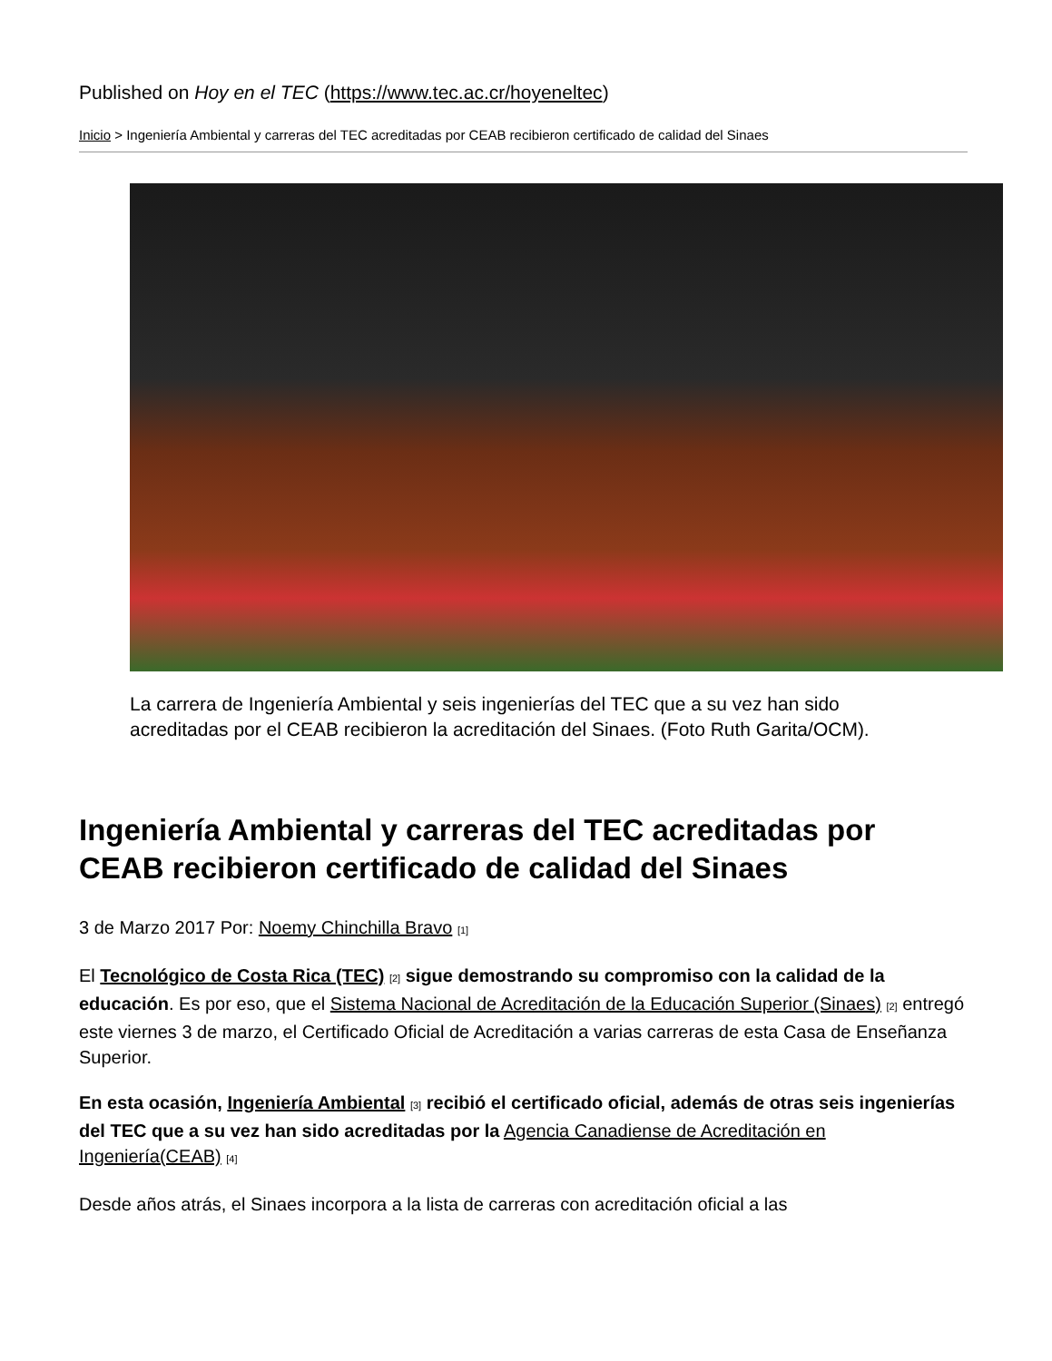Published on Hoy en el TEC (https://www.tec.ac.cr/hoyeneltec)
Inicio > Ingeniería Ambiental y carreras del TEC acreditadas por CEAB recibieron certificado de calidad del Sinaes
La carrera de Ingeniería Ambiental y seis ingenierías del TEC que a su vez han sido acreditadas por el CEAB recibieron la acreditación del Sinaes. (Foto Ruth Garita/OCM).
Ingeniería Ambiental y carreras del TEC acreditadas por CEAB recibieron certificado de calidad del Sinaes
3 de Marzo 2017 Por: Noemy Chinchilla Bravo <sup>[1]</sup>
El Tecnológico de Costa Rica (TEC) <sup>[2]</sup> sigue demostrando su compromiso con la calidad de la educación. Es por eso, que el Sistema Nacional de Acreditación de la Educación Superior (Sinaes) <sup>[2]</sup> entregó este viernes 3 de marzo, el Certificado Oficial de Acreditación a varias carreras de esta Casa de Enseñanza Superior.
En esta ocasión, Ingeniería Ambiental <sup>[3]</sup> recibió el certificado oficial, además de otras seis ingenierías del TEC que a su vez han sido acreditadas por la Agencia Canadiense de Acreditación en Ingeniería(CEAB) <sup>[4]</sup>
Desde años atrás, el Sinaes incorpora a la lista de carreras con acreditación oficial a las